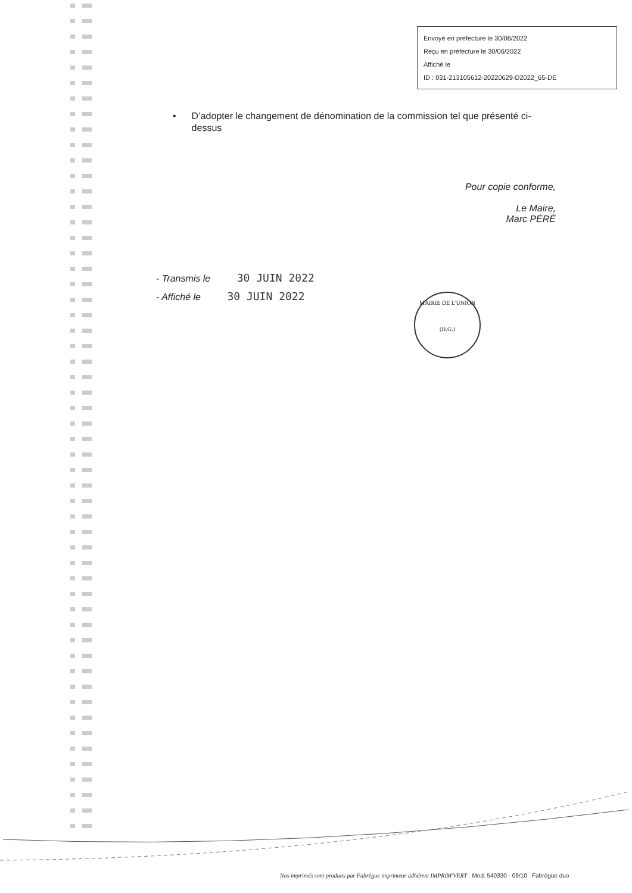Envoyé en préfecture le 30/06/2022
Reçu en préfecture le 30/06/2022
Affiché le
ID : 031-213105612-20220629-D2022_65-DE
• D’adopter le changement de dénomination de la commission tel que présenté ci-dessus
Pour copie conforme,
Le Maire,
Marc PÉRÉ
- Transmis le 30 JUIN 2022
- Affiché le 30 JUIN 2022
MAIRIE DE L'UNION
(H.G.)
Nos imprimés sont produits par Fabrègue imprimeur adhérent IMPRIM'VERT Mod. 540330 - 09/10 Fabrègue duo